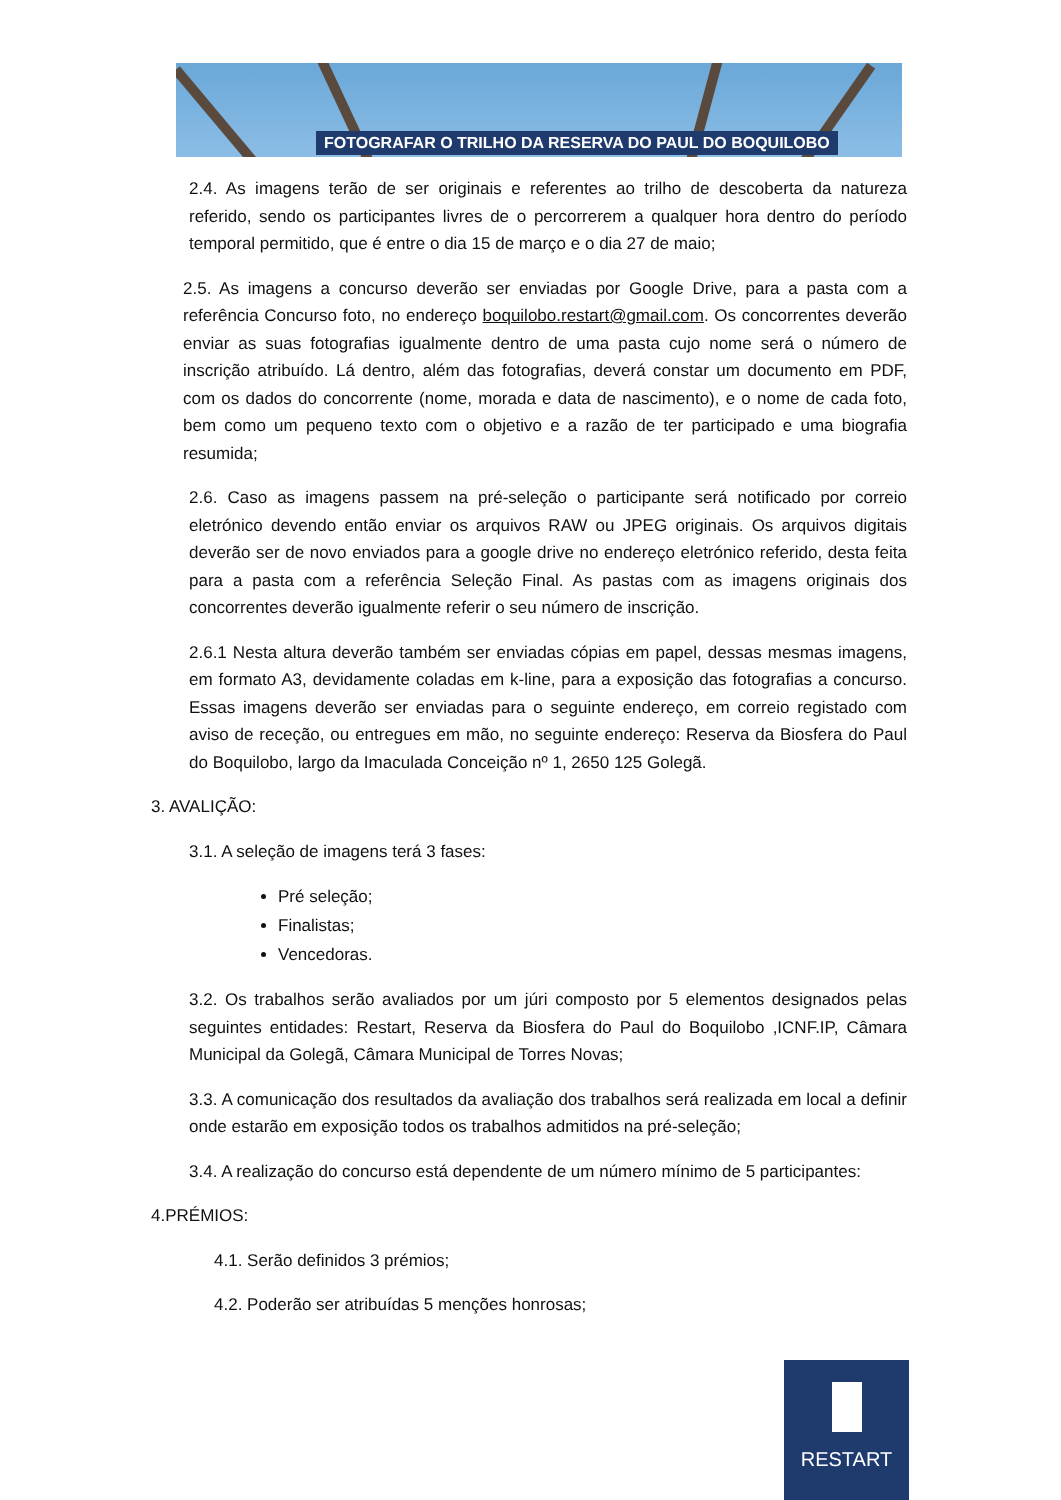FOTOGRAFAR O TRILHO DA RESERVA DO PAUL DO BOQUILOBO
2.4. As imagens terão de ser originais e referentes ao trilho de descoberta da natureza referido, sendo os participantes livres de o percorrerem a qualquer hora dentro do período temporal permitido, que é entre o dia 15 de março e o dia 27 de maio;
2.5. As imagens a concurso deverão ser enviadas por Google Drive, para a pasta com a referência Concurso foto, no endereço boquilobo.restart@gmail.com. Os concorrentes deverão enviar as suas fotografias igualmente dentro de uma pasta cujo nome será o número de inscrição atribuído. Lá dentro, além das fotografias, deverá constar um documento em PDF, com os dados do concorrente (nome, morada e data de nascimento), e o nome de cada foto, bem como um pequeno texto com o objetivo e a razão de ter participado e uma biografia resumida;
2.6. Caso as imagens passem na pré-seleção o participante será notificado por correio eletrónico devendo então enviar os arquivos RAW ou JPEG originais. Os arquivos digitais deverão ser de novo enviados para a google drive no endereço eletrónico referido, desta feita para a pasta com a referência Seleção Final. As pastas com as imagens originais dos concorrentes deverão igualmente referir o seu número de inscrição.
2.6.1 Nesta altura deverão também ser enviadas cópias em papel, dessas mesmas imagens, em formato A3, devidamente coladas em k-line, para a exposição das fotografias a concurso. Essas imagens deverão ser enviadas para o seguinte endereço, em correio registado com aviso de receção, ou entregues em mão, no seguinte endereço: Reserva da Biosfera do Paul do Boquilobo, largo da Imaculada Conceição nº 1, 2650 125 Golegã.
3. AVALIÇÃO:
3.1. A seleção de imagens terá 3 fases:
Pré seleção;
Finalistas;
Vencedoras.
3.2. Os trabalhos serão avaliados por um júri composto por 5 elementos designados pelas seguintes entidades: Restart, Reserva da Biosfera do Paul do Boquilobo ,ICNF.IP, Câmara Municipal da Golegã, Câmara Municipal de Torres Novas;
3.3. A comunicação dos resultados da avaliação dos trabalhos será realizada em local a definir onde estarão em exposição todos os trabalhos admitidos na pré-seleção;
3.4. A realização do concurso está dependente de um número mínimo de 5 participantes:
4.PRÉMIOS:
4.1. Serão definidos 3 prémios;
4.2. Poderão ser atribuídas 5 menções honrosas;
RESTART